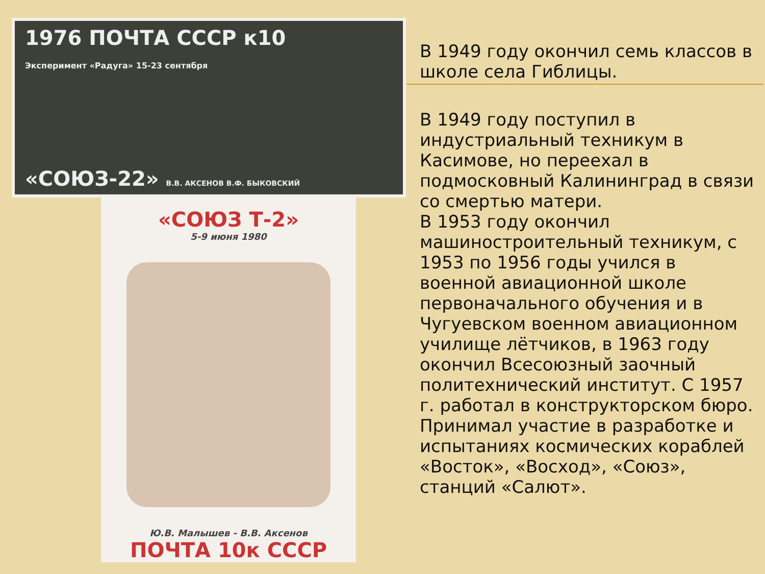1976 ПОЧТА СССР к10
Эксперимент «Радуга» 15-23 сентября
«СОЮЗ-22» В.В. АКСЕНОВ В.Ф. БЫКОВСКИЙ
«СОЮЗ Т-2»
5-9 июня 1980
Ю.В. Малышев - В.В. Аксенов
ПОЧТА 10к СССР
В 1949 году окончил семь классов в школе села Гиблицы.
В 1949 году поступил в индустриальный техникум в Касимове, но переехал в подмосковный Калининград в связи со смертью матери.
В 1953 году окончил машиностроительный техникум, с 1953 по 1956 годы учился в военной авиационной школе первоначального обучения и в Чугуевском военном авиационном училище лётчиков, в 1963 году окончил Всесоюзный заочный политехнический институт. С 1957 г. работал в конструкторском бюро. Принимал участие в разработке и испытаниях космических кораблей «Восток», «Восход», «Союз», станций «Салют».